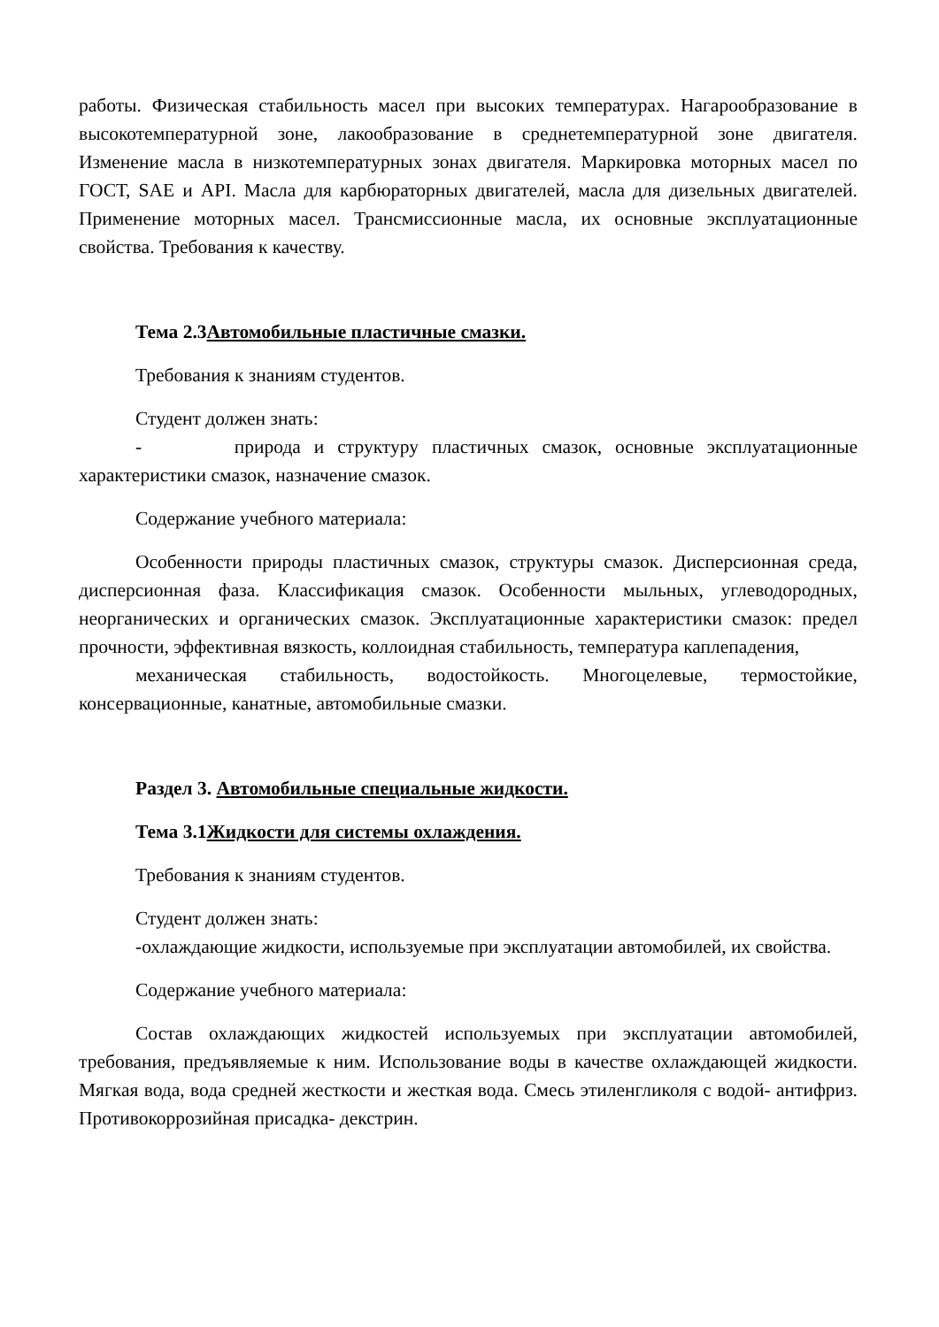работы. Физическая стабильность масел при высоких температурах. Нагарообразование в высокотемпературной зоне, лакообразование в среднетемпературной зоне двигателя. Изменение масла в низкотемпературных зонах двигателя. Маркировка моторных масел по ГОСТ, SAE и API. Масла для карбюраторных двигателей, масла для дизельных двигателей. Применение моторных масел. Трансмиссионные масла, их основные эксплуатационные свойства. Требования к качеству.
Тема 2.3Автомобильные пластичные смазки.
Требования к знаниям студентов.
Студент должен знать:
- природа и структуру пластичных смазок, основные эксплуатационные характеристики смазок, назначение смазок.
Содержание учебного материала:
Особенности природы пластичных смазок, структуры смазок. Дисперсионная среда, дисперсионная фаза. Классификация смазок. Особенности мыльных, углеводородных, неорганических и органических смазок. Эксплуатационные характеристики смазок: предел прочности, эффективная вязкость, коллоидная стабильность, температура каплепадения,
механическая стабильность, водостойкость. Многоцелевые, термостойкие, консервационные, канатные, автомобильные смазки.
Раздел 3. Автомобильные специальные жидкости.
Тема 3.1Жидкости для системы охлаждения.
Требования к знаниям студентов.
Студент должен знать:
-охлаждающие жидкости, используемые при эксплуатации автомобилей, их свойства.
Содержание учебного материала:
Состав охлаждающих жидкостей используемых при эксплуатации автомобилей, требования, предъявляемые к ним. Использование воды в качестве охлаждающей жидкости. Мягкая вода, вода средней жесткости и жесткая вода. Смесь этиленгликоля с водой- антифриз. Противокоррозийная присадка- декстрин.